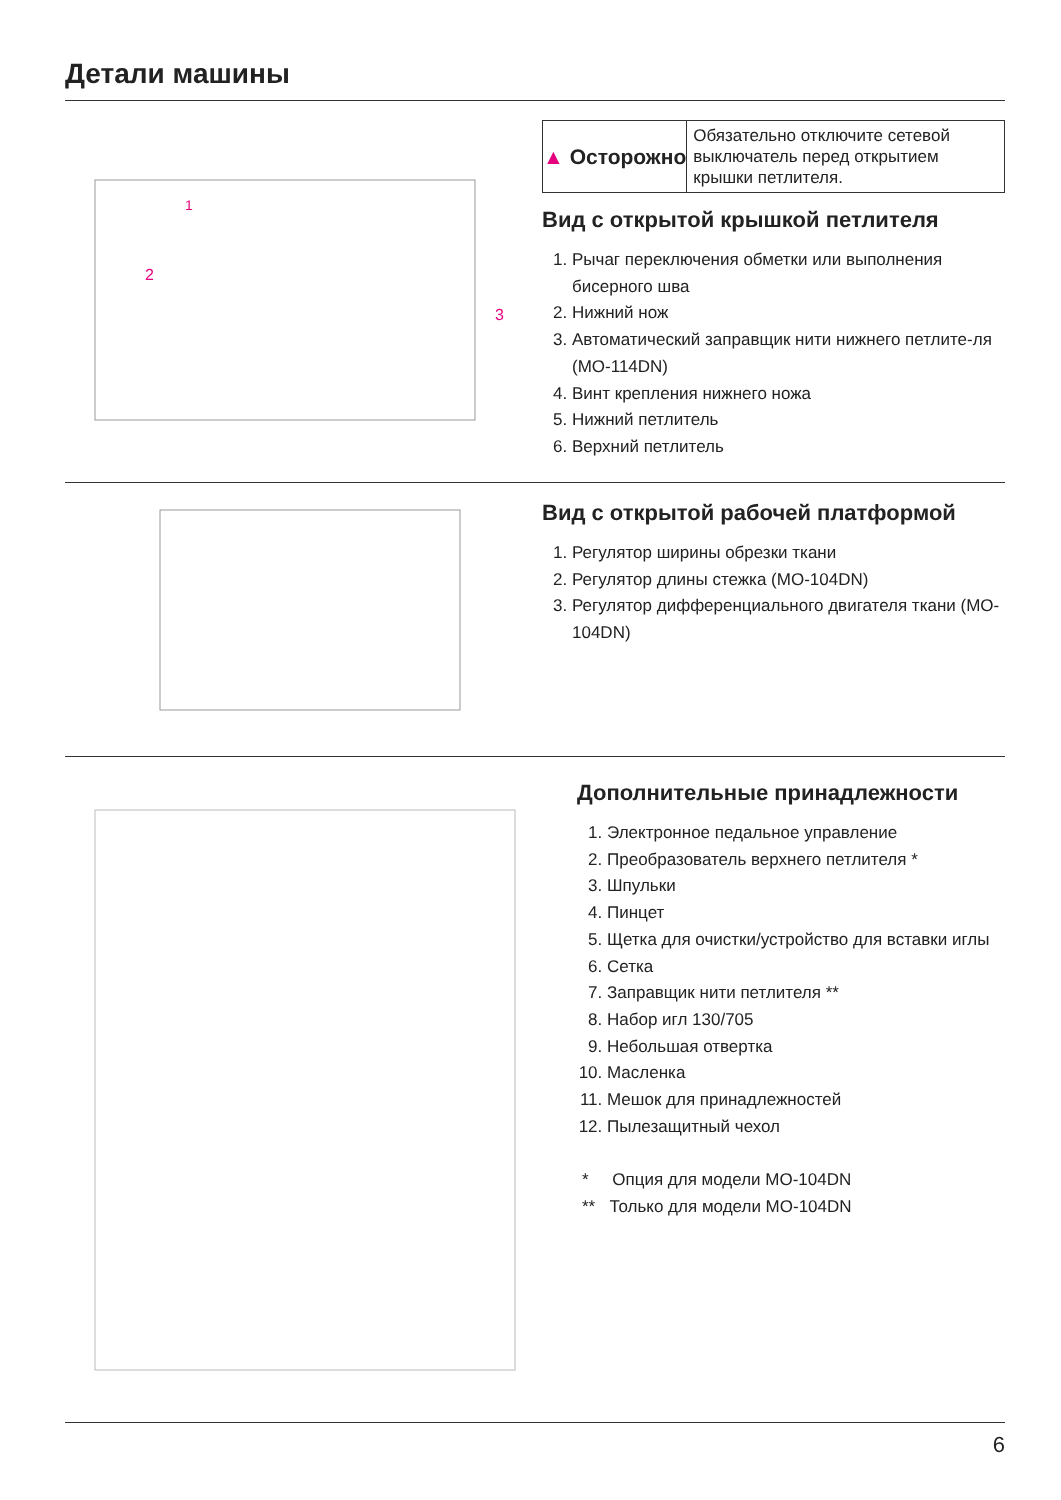Детали машины
1
2
3
▲ Осторожно
Обязательно отключите сетевой выключатель перед открытием крышки петлителя.
Вид с открытой крышкой петлителя
1. Рычаг переключения обметки или выполнения бисерного шва
2. Нижний нож
3. Автоматический заправщик нити нижнего петлите-ля (MO-114DN)
4. Винт крепления нижнего ножа
5. Нижний петлитель
6. Верхний петлитель
Вид с открытой рабочей платформой
1. Регулятор ширины обрезки ткани
2. Регулятор длины стежка (MO-104DN)
3. Регулятор дифференциального двигателя ткани (MO-104DN)
Дополнительные принадлежности
1. Электронное педальное управление
2. Преобразователь верхнего петлителя *
3. Шпульки
4. Пинцет
5. Щетка для очистки/устройство для вставки иглы
6. Сетка
7. Заправщик нити петлителя **
8. Набор игл 130/705
9. Небольшая отвертка
10. Масленка
11. Мешок для принадлежностей
12. Пылезащитный чехол
* Опция для модели MO-104DN
** Только для модели MO-104DN
6